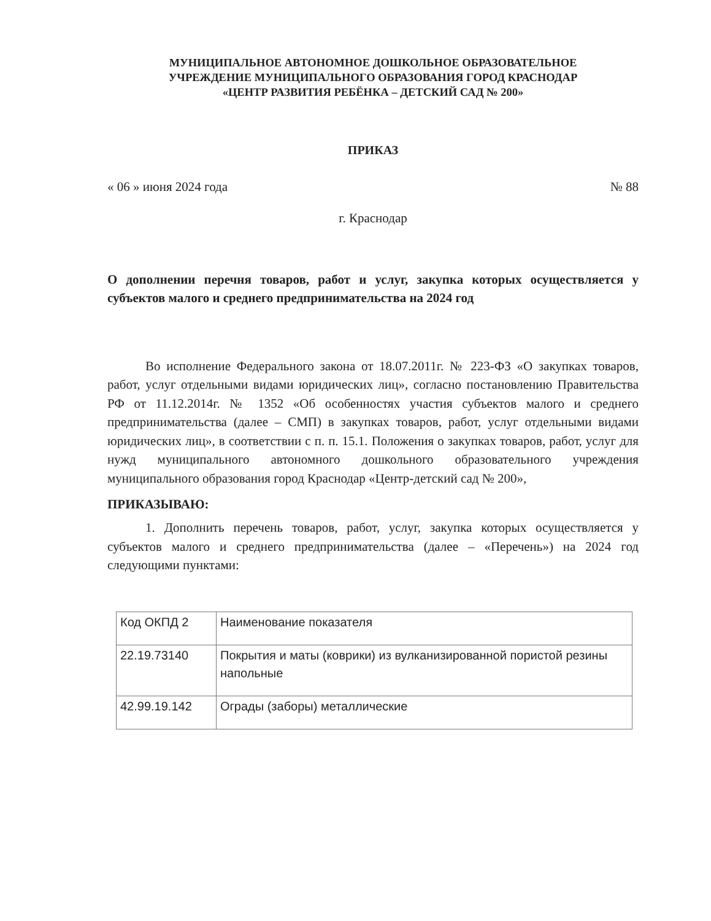МУНИЦИПАЛЬНОЕ АВТОНОМНОЕ ДОШКОЛЬНОЕ ОБРАЗОВАТЕЛЬНОЕ
УЧРЕЖДЕНИЕ МУНИЦИПАЛЬНОГО ОБРАЗОВАНИЯ ГОРОД КРАСНОДАР
«ЦЕНТР РАЗВИТИЯ РЕБЁНКА – ДЕТСКИЙ САД № 200»
ПРИКАЗ
« 06 » июня 2024 года № 88
г. Краснодар
О дополнении перечня товаров, работ и услуг, закупка которых осуществляется у субъектов малого и среднего предпринимательства на 2024 год
Во исполнение Федерального закона от 18.07.2011г. № 223-ФЗ «О закупках товаров, работ, услуг отдельными видами юридических лиц», согласно постановлению Правительства РФ от 11.12.2014г. № 1352 «Об особенностях участия субъектов малого и среднего предпринимательства (далее – СМП) в закупках товаров, работ, услуг отдельными видами юридических лиц», в соответствии с п. п. 15.1. Положения о закупках товаров, работ, услуг для нужд муниципального автономного дошкольного образовательного учреждения муниципального образования город Краснодар «Центр-детский сад № 200»,
ПРИКАЗЫВАЮ:
1. Дополнить перечень товаров, работ, услуг, закупка которых осуществляется у субъектов малого и среднего предпринимательства (далее – «Перечень») на 2024 год следующими пунктами:
| Код ОКПД 2 | Наименование показателя |
| 22.19.73140 | Покрытия и маты (коврики) из вулканизированной пористой резины напольные |
| 42.99.19.142 | Ограды (заборы) металлические |